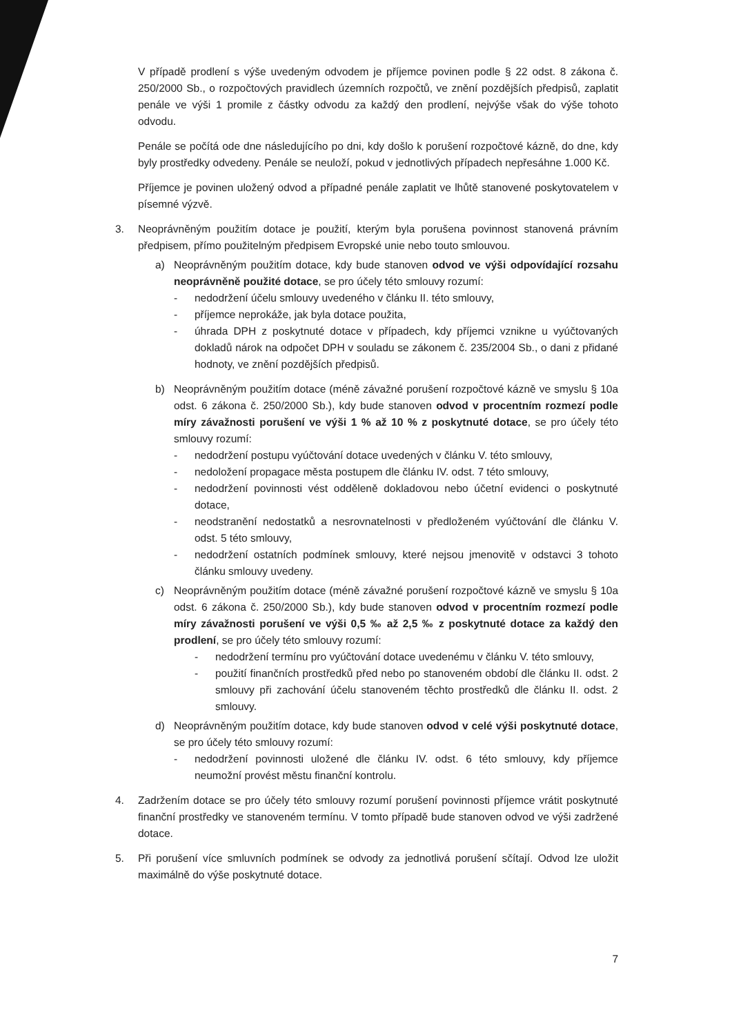V případě prodlení s výše uvedeným odvodem je příjemce povinen podle § 22 odst. 8 zákona č. 250/2000 Sb., o rozpočtových pravidlech územních rozpočtů, ve znění pozdějších předpisů, zaplatit penále ve výši 1 promile z částky odvodu za každý den prodlení, nejvýše však do výše tohoto odvodu.
Penále se počítá ode dne následujícího po dni, kdy došlo k porušení rozpočtové kázně, do dne, kdy byly prostředky odvedeny. Penále se neuloží, pokud v jednotlivých případech nepřesáhne 1.000 Kč.
Příjemce je povinen uložený odvod a případné penále zaplatit ve lhůtě stanovené poskytovatelem v písemné výzvě.
3. Neoprávněným použitím dotace je použití, kterým byla porušena povinnost stanovená právním předpisem, přímo použitelným předpisem Evropské unie nebo touto smlouvou.
a) Neoprávněným použitím dotace, kdy bude stanoven odvod ve výši odpovídající rozsahu neoprávněně použité dotace, se pro účely této smlouvy rozumí:
- nedodržení účelu smlouvy uvedeného v článku II. této smlouvy,
- příjemce neprokáže, jak byla dotace použita,
- úhrada DPH z poskytnuté dotace v případech, kdy příjemci vznikne u vyúčtovaných dokladů nárok na odpočet DPH v souladu se zákonem č. 235/2004 Sb., o dani z přidané hodnoty, ve znění pozdějších předpisů.
b) Neoprávněným použitím dotace (méně závažné porušení rozpočtové kázně ve smyslu § 10a odst. 6 zákona č. 250/2000 Sb.), kdy bude stanoven odvod v procentním rozmezí podle míry závažnosti porušení ve výši 1 % až 10 % z poskytnuté dotace, se pro účely této smlouvy rozumí:
- nedodržení postupu vyúčtování dotace uvedených v článku V. této smlouvy,
- nedoložení propagace města postupem dle článku IV. odst. 7 této smlouvy,
- nedodržení povinnosti vést odděleně dokladovou nebo účetní evidenci o poskytnuté dotace,
- neodstranění nedostatků a nesrovnatelnosti v předloženém vyúčtování dle článku V. odst. 5 této smlouvy,
- nedodržení ostatních podmínek smlouvy, které nejsou jmenovitě v odstavci 3 tohoto článku smlouvy uvedeny.
c) Neoprávněným použitím dotace (méně závažné porušení rozpočtové kázně ve smyslu § 10a odst. 6 zákona č. 250/2000 Sb.), kdy bude stanoven odvod v procentním rozmezí podle míry závažnosti porušení ve výši 0,5 ‰ až 2,5 ‰ z poskytnuté dotace za každý den prodlení, se pro účely této smlouvy rozumí:
- nedodržení termínu pro vyúčtování dotace uvedenému v článku V. této smlouvy,
- použití finančních prostředků před nebo po stanoveném období dle článku II. odst. 2 smlouvy při zachování účelu stanoveném těchto prostředků dle článku II. odst. 2 smlouvy.
d) Neoprávněným použitím dotace, kdy bude stanoven odvod v celé výši poskytnuté dotace, se pro účely této smlouvy rozumí:
- nedodržení povinnosti uložené dle článku IV. odst. 6 této smlouvy, kdy příjemce neumožní provést městu finanční kontrolu.
4. Zadržením dotace se pro účely této smlouvy rozumí porušení povinnosti příjemce vrátit poskytnuté finanční prostředky ve stanoveném termínu. V tomto případě bude stanoven odvod ve výši zadržené dotace.
5. Při porušení více smluvních podmínek se odvody za jednotlivá porušení sčítají. Odvod lze uložit maximálně do výše poskytnuté dotace.
7